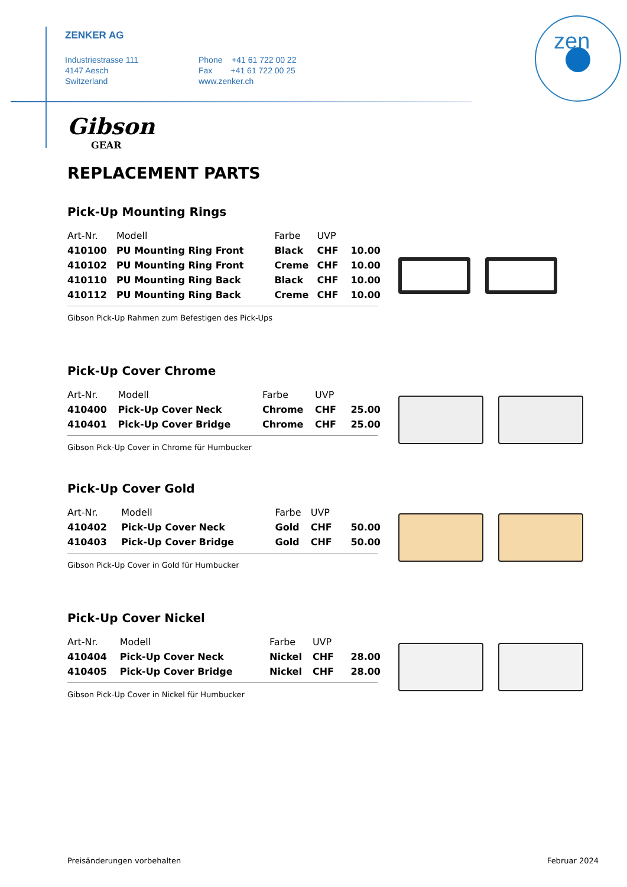zen
ZENKER AG
Industriestrasse 111
4147 Aesch
Switzerland
Phone +41 61 722 00 22
Fax +41 61 722 00 25
www.zenker.ch
Gibson
GEAR
REPLACEMENT PARTS
Pick-Up Mounting Rings
| Art-Nr. | Modell | Farbe | UVP | |
| --- | --- | --- | --- | --- |
| 410100 | PU Mounting Ring Front | Black | CHF | 10.00 |
| 410102 | PU Mounting Ring Front | Creme | CHF | 10.00 |
| 410110 | PU Mounting Ring Back | Black | CHF | 10.00 |
| 410112 | PU Mounting Ring Back | Creme | CHF | 10.00 |
Gibson Pick-Up Rahmen zum Befestigen des Pick-Ups
Pick-Up Cover Chrome
| Art-Nr. | Modell | Farbe | UVP | |
| --- | --- | --- | --- | --- |
| 410400 | Pick-Up Cover Neck | Chrome | CHF | 25.00 |
| 410401 | Pick-Up Cover Bridge | Chrome | CHF | 25.00 |
Gibson Pick-Up Cover in Chrome für Humbucker
Pick-Up Cover Gold
| Art-Nr. | Modell | Farbe | UVP | |
| --- | --- | --- | --- | --- |
| 410402 | Pick-Up Cover Neck | Gold | CHF | 50.00 |
| 410403 | Pick-Up Cover Bridge | Gold | CHF | 50.00 |
Gibson Pick-Up Cover in Gold für Humbucker
Pick-Up Cover Nickel
| Art-Nr. | Modell | Farbe | UVP | |
| --- | --- | --- | --- | --- |
| 410404 | Pick-Up Cover Neck | Nickel | CHF | 28.00 |
| 410405 | Pick-Up Cover Bridge | Nickel | CHF | 28.00 |
Gibson Pick-Up Cover in Nickel für Humbucker
Preisänderungen vorbehalten Februar 2024